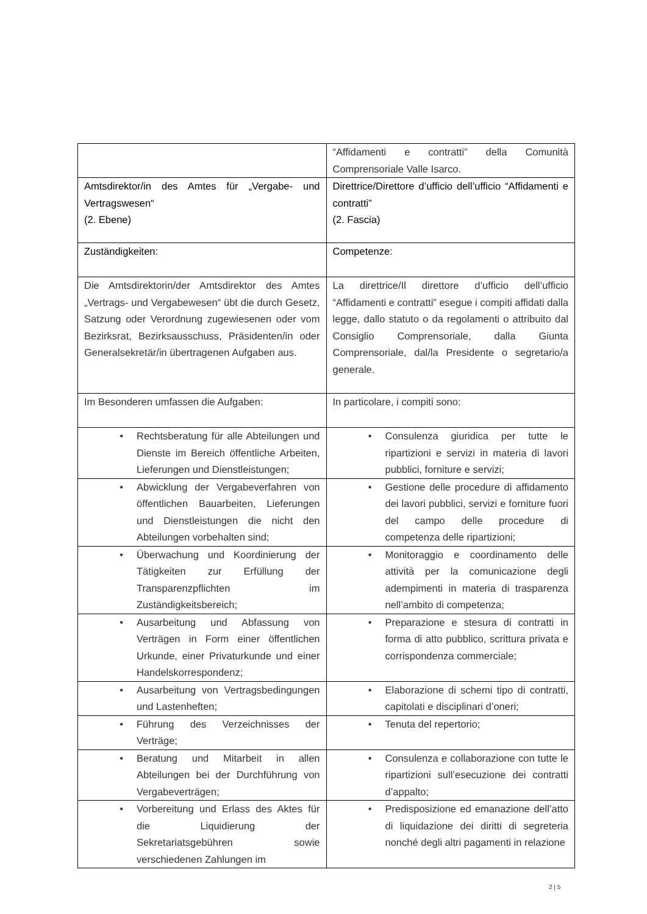| | “Affidamenti e contratti” della Comunità Comprensoriale Valle Isarco. |
| Amtsdirektor/in des Amtes für „Vergabe- und Vertragswesen“ (2. Ebene) | Direttrice/Direttore d’ufficio dell’ufficio “Affidamenti e contratti” (2. Fascia) |
| Zuständigkeiten : | Competenze : |
| Die Amtsdirektorin/der Amtsdirektor des Amtes „Vertrags- und Vergabewesen“ übt die durch Gesetz, Satzung oder Verordnung zugewiesenen oder vom Bezirksrat, Bezirksausschuss, Präsidenten/in oder Generalsekretär/in übertragenen Aufgaben aus. | La direttrice/Il direttore d’ufficio dell’ufficio “Affidamenti e contratti” esegue i compiti affidati dalla legge, dallo statuto o da regolamenti o attribuito dal Consiglio Comprensoriale, dalla Giunta Comprensoriale, dal/la Presidente o segretario/a generale. |
| Im Besonderen umfassen die Aufgaben: | In particolare, i compiti sono: |
| • Rechtsberatung für alle Abteilungen und Dienste im Bereich öffentliche Arbeiten, Lieferungen und Dienstleistungen; | • Consulenza giuridica per tutte le ripartizioni e servizi in materia di lavori pubblici, forniture e servizi; |
| • Abwicklung der Vergabeverfahren von öffentlichen Bauarbeiten, Lieferungen und Dienstleistungen die nicht den Abteilungen vorbehalten sind; | • Gestione delle procedure di affidamento dei lavori pubblici, servizi e forniture fuori del campo delle procedure di competenza delle ripartizioni; |
| • Überwachung und Koordinierung der Tätigkeiten zur Erfüllung der Transparenzpflichten im Zuständigkeitsbereich; | • Monitoraggio e coordinamento delle attività per la comunicazione degli adempimenti in materia di trasparenza nell’ambito di competenza; |
| • Ausarbeitung und Abfassung von Verträgen in Form einer öffentlichen Urkunde, einer Privaturkunde und einer Handelskorrespondenz; | • Preparazione e stesura di contratti in forma di atto pubblico, scrittura privata e corrispondenza commerciale; |
| • Ausarbeitung von Vertragsbedingungen und Lastenheften; | • Elaborazione di schemi tipo di contratti, capitolati e disciplinari d’oneri; |
| • Führung des Verzeichnisses der Verträge; | • Tenuta del repertorio; |
| • Beratung und Mitarbeit in allen Abteilungen bei der Durchführung von Vergabeverträgen; | • Consulenza e collaborazione con tutte le ripartizioni sull’esecuzione dei contratti d’appalto; |
| • Vorbereitung und Erlass des Aktes für die Liquidierung der Sekretariatsgebühren sowie verschiedenen Zahlungen im | • Predisposizione ed emanazione dell’atto di liquidazione dei diritti di segreteria nonché degli altri pagamenti in relazione |
2 | 5